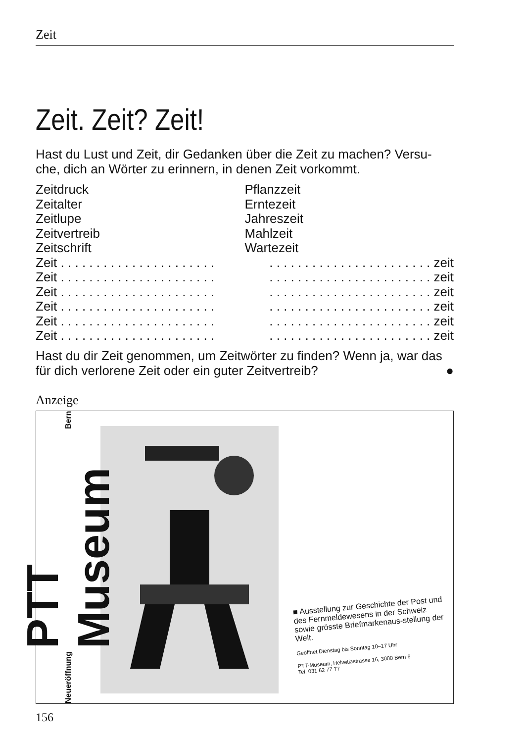Zeit
Zeit. Zeit? Zeit!
Hast du Lust und Zeit, dir Gedanken über die Zeit zu machen? Versu-che, dich an Wörter zu erinnern, in denen Zeit vorkommt.
Zeitdruck
Zeitalter
Zeitlupe
Zeitvertreib
Zeitschrift
Pflanzzeit
Erntezeit
Jahreszeit
Mahlzeit
Wartezeit
Zeit . . . . . . . . . . . . . . . . . . . . . . . . . . . . . . . . . . . . . . . . . . . . . zeit
Zeit . . . . . . . . . . . . . . . . . . . . . . . . . . . . . . . . . . . . . . . . . . . . . zeit
Zeit . . . . . . . . . . . . . . . . . . . . . . . . . . . . . . . . . . . . . . . . . . . . . zeit
Zeit . . . . . . . . . . . . . . . . . . . . . . . . . . . . . . . . . . . . . . . . . . . . . zeit
Zeit . . . . . . . . . . . . . . . . . . . . . . . . . . . . . . . . . . . . . . . . . . . . . zeit
Zeit . . . . . . . . . . . . . . . . . . . . . . . . . . . . . . . . . . . . . . . . . . . . . zeit
Hast du dir Zeit genommen, um Zeitwörter zu finden? Wenn ja, war das für dich verlorene Zeit oder ein guter Zeitvertreib? ●
Anzeige
Neueröffnung PTT Museum Bern
■ Ausstellung zur Geschichte der Post und des Fernmeldewesens in der Schweiz sowie grösste Briefmarkenaus-stellung der Welt.
Geöffnet Dienstag bis Sonntag 10–17 Uhr
PTT-Museum, Helvetiastrasse 16, 3000 Bern 6
Tel. 031 62 77 77
156